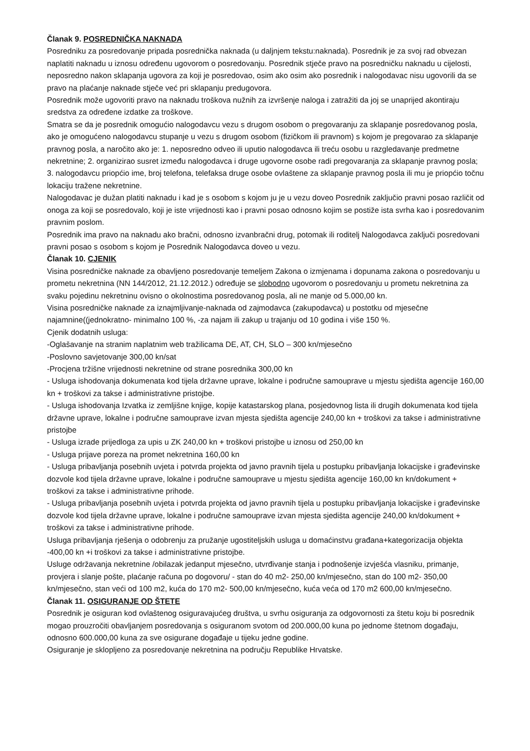Članak 9. POSREDNIČKA NAKNADA
Posredniku za posredovanje pripada posrednička naknada (u daljnjem tekstu:naknada). Posrednik je za svoj rad obvezan naplatiti naknadu u iznosu određenu ugovorom o posredovanju. Posrednik stječe pravo na posredničku naknadu u cijelosti, neposredno nakon sklapanja ugovora za koji je posredovao, osim ako osim ako posrednik i nalogodavac nisu ugovorili da se pravo na plaćanje naknade stječe već pri sklapanju predugovora.
Posrednik može ugovoriti pravo na naknadu troškova nužnih za izvršenje naloga i zatražiti da joj se unaprijed akontiraju sredstva za određene izdatke za troškove.
Smatra se da je posrednik omogućio nalogodavcu vezu s drugom osobom o pregovaranju za sklapanje posredovanog posla, ako je omogućeno nalogodavcu stupanje u vezu s drugom osobom (fizičkom ili pravnom) s kojom je pregovarao za sklapanje pravnog posla, a naročito ako je: 1. neposredno odveo ili uputio nalogodavca ili treću osobu u razgledavanje predmetne nekretnine; 2. organizirao susret između nalogodavca i druge ugovorne osobe radi pregovaranja za sklapanje pravnog posla; 3. nalogodavcu priopćio ime, broj telefona, telefaksa druge osobe ovlaštene za sklapanje pravnog posla ili mu je priopćio točnu lokaciju tražene nekretnine.
Nalogodavac je dužan platiti naknadu i kad je s osobom s kojom ju je u vezu doveo Posrednik zaključio pravni posao različit od onoga za koji se posredovalo, koji je iste vrijednosti kao i pravni posao odnosno kojim se postiže ista svrha kao i posredovanim pravnim poslom.
Posrednik ima pravo na naknadu ako bračni, odnosno izvanbračni drug, potomak ili roditelj Nalogodavca zaključi posredovani pravni posao s osobom s kojom je Posrednik Nalogodavca doveo u vezu.
Članak 10. CJENIK
Visina posredničke naknade za obavljeno posredovanje temeljem Zakona o izmjenama i dopunama zakona o posredovanju u prometu nekretnina (NN 144/2012, 21.12.2012.) određuje se slobodno ugovorom o posredovanju u prometu nekretnina za svaku pojedinu nekretninu ovisno o okolnostima posredovanog posla, ali ne manje od 5.000,00 kn.
Visina posredničke naknade za iznajmljivanje-naknada od zajmodavca (zakupodavca) u postotku od mjesečne najamnine((jednokratno- minimalno 100 %, -za najam ili zakup u trajanju od 10 godina i više 150 %.
Cjenik dodatnih usluga:
-Oglašavanje na stranim naplatnim web tražilicama DE, AT, CH, SLO – 300 kn/mjesečno
-Poslovno savjetovanje 300,00 kn/sat
-Procjena tržišne vrijednosti nekretnine od strane posrednika 300,00 kn
- Usluga ishodovanja dokumenata kod tijela državne uprave, lokalne i područne samouprave u mjestu sjedišta agencije 160,00 kn + troškovi za takse i administrativne pristojbe.
- Usluga ishodovanja Izvatka iz zemljišne knjige, kopije katastarskog plana, posjedovnog lista ili drugih dokumenata kod tijela državne uprave, lokalne i područne samouprave izvan mjesta sjedišta agencije 240,00 kn + troškovi za takse i administrativne pristojbe
- Usluga izrade prijedloga za upis u ZK 240,00 kn + troškovi pristojbe u iznosu od 250,00 kn
- Usluga prijave poreza na promet nekretnina 160,00 kn
- Usluga pribavljanja posebnih uvjeta i potvrda projekta od javno pravnih tijela u postupku pribavljanja lokacijske i građevinske dozvole kod tijela državne uprave, lokalne i područne samouprave u mjestu sjedišta agencije 160,00 kn kn/dokument + troškovi za takse i administrativne prihode.
- Usluga pribavljanja posebnih uvjeta i potvrda projekta od javno pravnih tijela u postupku pribavljanja lokacijske i građevinske dozvole kod tijela državne uprave, lokalne i područne samouprave izvan mjesta sjedišta agencije 240,00 kn/dokument + troškovi za takse i administrativne prihode.
Usluga pribavljanja rješenja o odobrenju za pružanje ugostiteljskih usluga u domaćinstvu građana+kategorizacija objekta -400,00 kn +i troškovi za takse i administrativne pristojbe.
Usluge održavanja nekretnine /obilazak jedanput mjesečno, utvrđivanje stanja i podnošenje izvješća vlasniku, primanje, provjera i slanje pošte, plaćanje računa po dogovoru/ - stan do 40 m2- 250,00 kn/mjesečno, stan do 100 m2- 350,00 kn/mjesečno, stan veći od 100 m2, kuća do 170 m2- 500,00 kn/mjesečno, kuća veća od 170 m2 600,00 kn/mjesečno.
Članak 11. OSIGURANJE OD ŠTETE
Posrednik je osiguran kod ovlaštenog osiguravajućeg društva, u svrhu osiguranja za odgovornosti za štetu koju bi posrednik mogao prouzročiti obavljanjem posredovanja s osiguranom svotom od 200.000,00 kuna po jednome štetnom događaju, odnosno 600.000,00 kuna za sve osigurane događaje u tijeku jedne godine.
Osiguranje je sklopljeno za posredovanje nekretnina na području Republike Hrvatske.